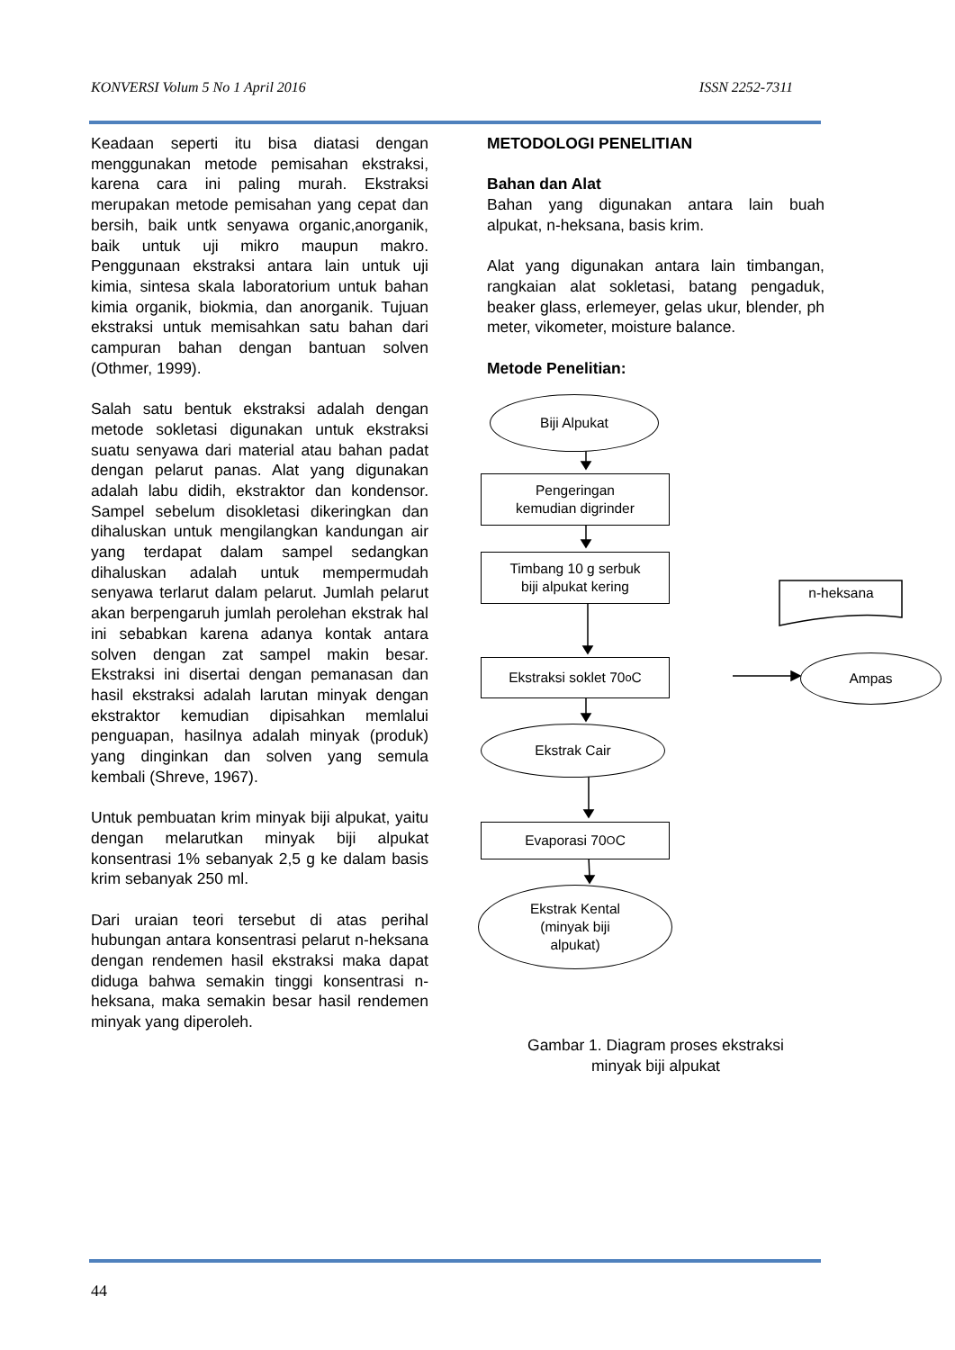KONVERSI Volum 5 No 1 April 2016 ISSN 2252-7311
Keadaan seperti itu bisa diatasi dengan menggunakan metode pemisahan ekstraksi, karena cara ini paling murah. Ekstraksi merupakan metode pemisahan yang cepat dan bersih, baik untk senyawa organic,anorganik, baik untuk uji mikro maupun makro. Penggunaan ekstraksi antara lain untuk uji kimia, sintesa skala laboratorium untuk bahan kimia organik, biokmia, dan anorganik. Tujuan ekstraksi untuk memisahkan satu bahan dari campuran bahan dengan bantuan solven (Othmer, 1999).
Salah satu bentuk ekstraksi adalah dengan metode sokletasi digunakan untuk ekstraksi suatu senyawa dari material atau bahan padat dengan pelarut panas. Alat yang digunakan adalah labu didih, ekstraktor dan kondensor. Sampel sebelum disokletasi dikeringkan dan dihaluskan untuk mengilangkan kandungan air yang terdapat dalam sampel sedangkan dihaluskan adalah untuk mempermudah senyawa terlarut dalam pelarut. Jumlah pelarut akan berpengaruh jumlah perolehan ekstrak hal ini sebabkan karena adanya kontak antara solven dengan zat sampel makin besar. Ekstraksi ini disertai dengan pemanasan dan hasil ekstraksi adalah larutan minyak dengan ekstraktor kemudian dipisahkan memlalui penguapan, hasilnya adalah minyak (produk) yang dinginkan dan solven yang semula kembali (Shreve, 1967).
Untuk pembuatan krim minyak biji alpukat, yaitu dengan melarutkan minyak biji alpukat konsentrasi 1% sebanyak 2,5 g ke dalam basis krim sebanyak 250 ml.
Dari uraian teori tersebut di atas perihal hubungan antara konsentrasi pelarut n-heksana dengan rendemen hasil ekstraksi maka dapat diduga bahwa semakin tinggi konsentrasi n-heksana, maka semakin besar hasil rendemen minyak yang diperoleh.
METODOLOGI PENELITIAN
Bahan dan Alat
Bahan yang digunakan antara lain buah alpukat, n-heksana, basis krim.
Alat yang digunakan antara lain timbangan, rangkaian alat sokletasi, batang pengaduk, beaker glass, erlemeyer, gelas ukur, blender, ph meter, vikometer, moisture balance.
Metode Penelitian:
Biji Alpukat
Pengeringan
kemudian digrinder
Timbang 10 g serbuk
biji alpukat kering
Ekstraksi soklet 70<sup>o</sup>C Ampas
n-heksana
Ekstrak Cair
Evaporasi 70<sup>O</sup>C
Ekstrak Kental
(minyak biji
alpukat)
Gambar 1. Diagram proses ekstraksi
minyak biji alpukat
44